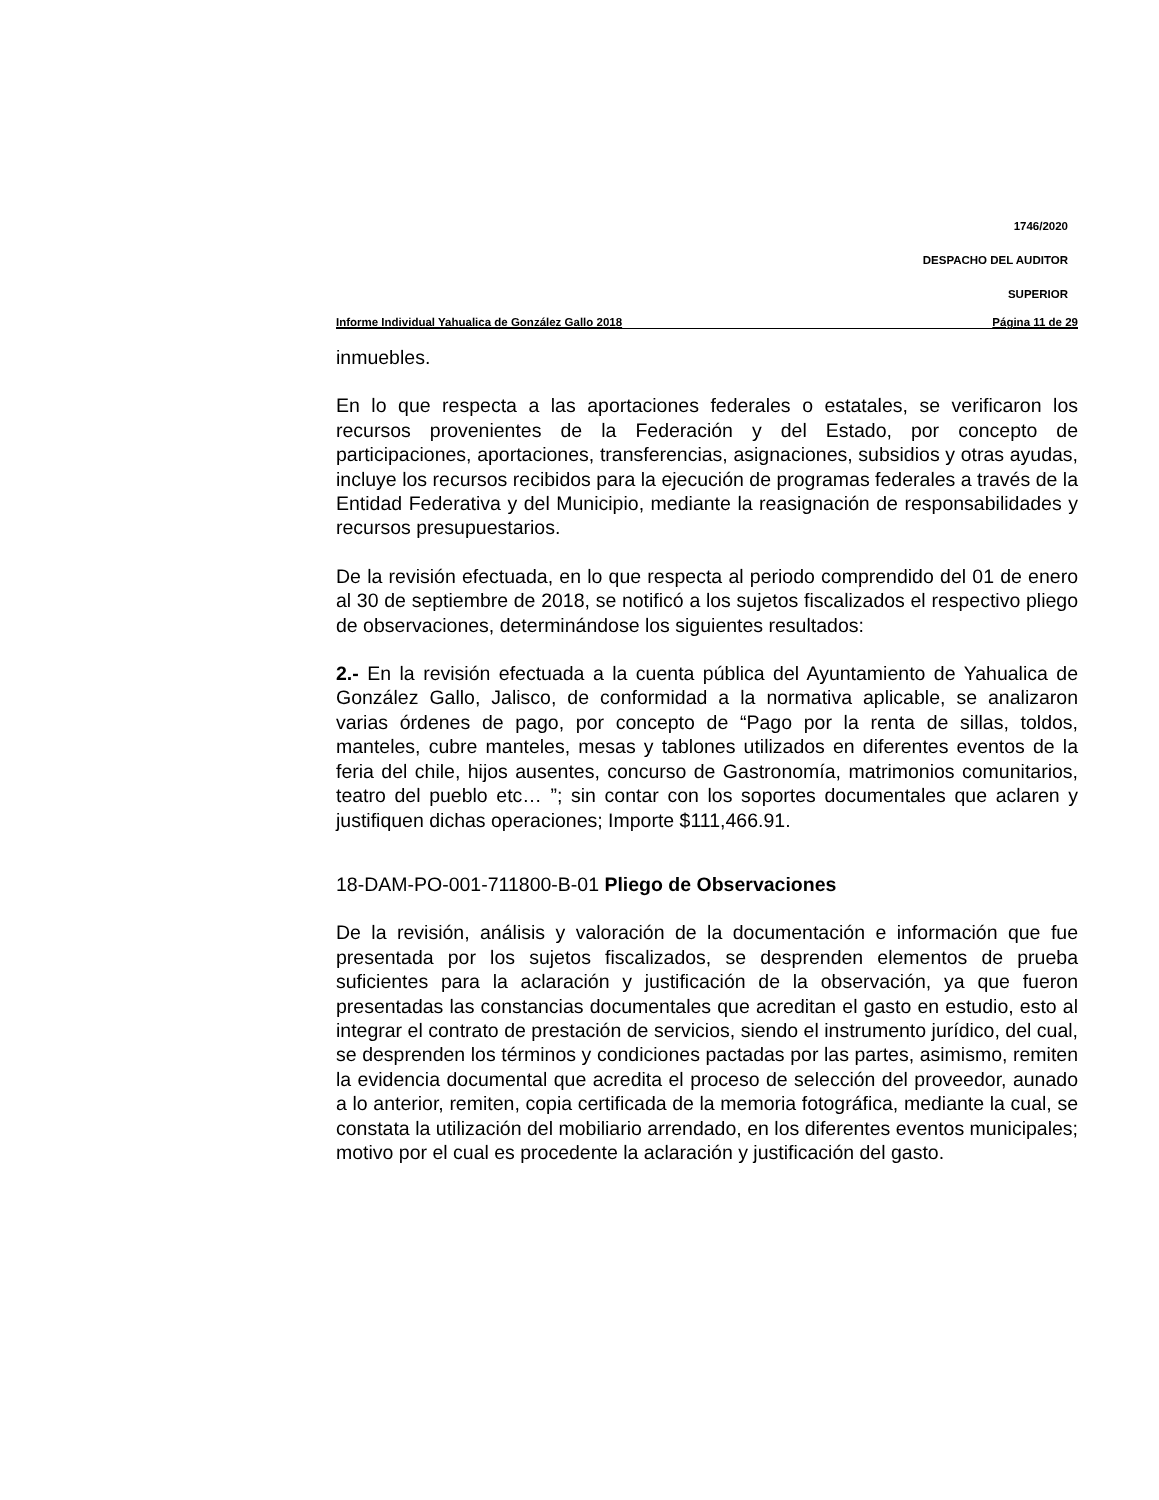1746/2020
DESPACHO DEL AUDITOR
SUPERIOR
Informe Individual Yahualica de González Gallo 2018 Página 11 de 29
inmuebles.
En lo que respecta a las aportaciones federales o estatales, se verificaron los recursos provenientes de la Federación y del Estado, por concepto de participaciones, aportaciones, transferencias, asignaciones, subsidios y otras ayudas, incluye los recursos recibidos para la ejecución de programas federales a través de la Entidad Federativa y del Municipio, mediante la reasignación de responsabilidades y recursos presupuestarios.
De la revisión efectuada, en lo que respecta al periodo comprendido del 01 de enero al 30 de septiembre de 2018, se notificó a los sujetos fiscalizados el respectivo pliego de observaciones, determinándose los siguientes resultados:
2.- En la revisión efectuada a la cuenta pública del Ayuntamiento de Yahualica de González Gallo, Jalisco, de conformidad a la normativa aplicable, se analizaron varias órdenes de pago, por concepto de “Pago por la renta de sillas, toldos, manteles, cubre manteles, mesas y tablones utilizados en diferentes eventos de la feria del chile, hijos ausentes, concurso de Gastronomía, matrimonios comunitarios, teatro del pueblo etc… ”; sin contar con los soportes documentales que aclaren y justifiquen dichas operaciones; Importe $111,466.91.
18-DAM-PO-001-711800-B-01 Pliego de Observaciones
De la revisión, análisis y valoración de la documentación e información que fue presentada por los sujetos fiscalizados, se desprenden elementos de prueba suficientes para la aclaración y justificación de la observación, ya que fueron presentadas las constancias documentales que acreditan el gasto en estudio, esto al integrar el contrato de prestación de servicios, siendo el instrumento jurídico, del cual, se desprenden los términos y condiciones pactadas por las partes, asimismo, remiten la evidencia documental que acredita el proceso de selección del proveedor, aunado a lo anterior, remiten, copia certificada de la memoria fotográfica, mediante la cual, se constata la utilización del mobiliario arrendado, en los diferentes eventos municipales; motivo por el cual es procedente la aclaración y justificación del gasto.